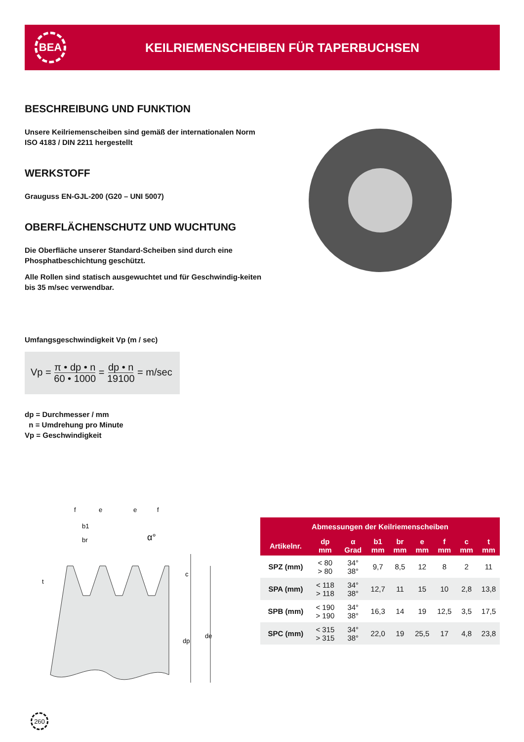BEA
KEILRIEMENSCHEIBEN FÜR TAPERBUCHSEN
BESCHREIBUNG UND FUNKTION
Unsere Keilriemenscheiben sind gemäß der internationalen Norm ISO 4183 / DIN 2211 hergestellt
WERKSTOFF
Grauguss EN-GJL-200 (G20 – UNI 5007)
OBERFLÄCHENSCHUTZ UND WUCHTUNG
Die Oberfläche unserer Standard-Scheiben sind durch eine Phosphatbeschichtung geschützt.
Alle Rollen sind statisch ausgewuchtet und für Geschwindig-keiten bis 35 m/sec verwendbar.
Umfangsgeschwindigkeit Vp (m / sec)
Vp = π • dp • n
60 • 1000 = dp • n
19100 = m/sec
dp = Durchmesser / mm
n = Umdrehung pro Minute
Vp = Geschwindigkeit
f
e
e
f
b1
br
α°
t
c
dp
de
| Abmessungen der Keilriemenscheiben | | | | | | | | |
| --- | --- | --- | --- | --- | --- | --- | --- | --- |
| Artikelnr. | dp mm | α Grad | b1 mm | br mm | e mm | f mm | c mm | t mm |
| SPZ (mm) | < 80 > 80 | 34° 38° | 9,7 | 8,5 | 12 | 8 | 2 | 11 |
| SPA (mm) | < 118 > 118 | 34° 38° | 12,7 | 11 | 15 | 10 | 2,8 | 13,8 |
| SPB (mm) | < 190 > 190 | 34° 38° | 16,3 | 14 | 19 | 12,5 | 3,5 | 17,5 |
| SPC (mm) | < 315 > 315 | 34° 38° | 22,0 | 19 | 25,5 | 17 | 4,8 | 23,8 |
260